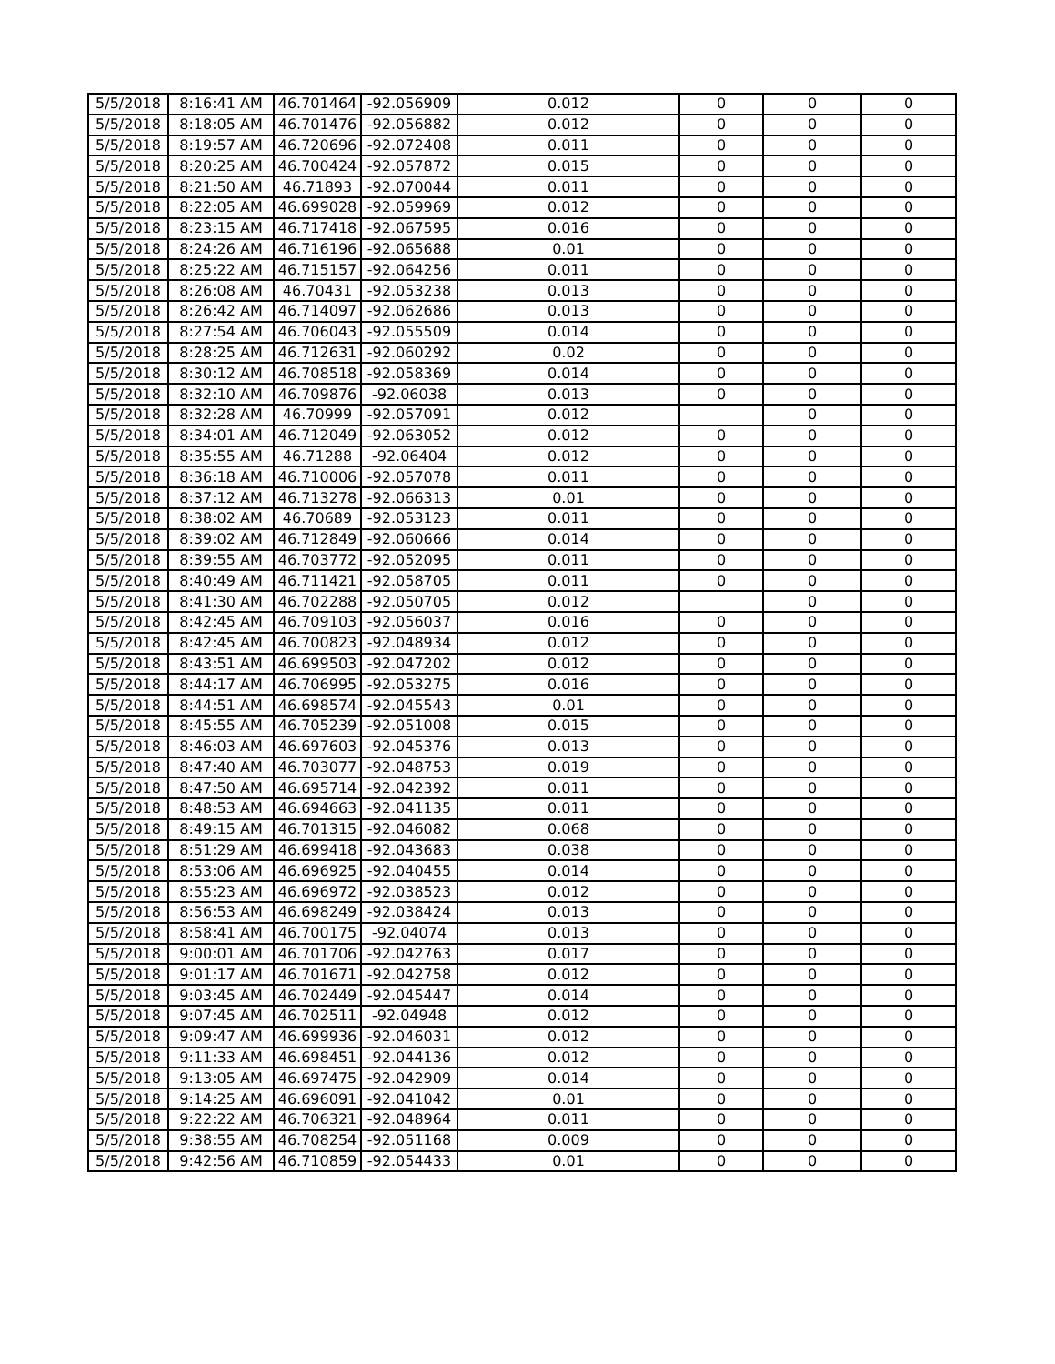| 5/5/2018 | 8:16:41 AM | 46.701464 | -92.056909 | 0.012 | 0 | 0 | 0 |
| 5/5/2018 | 8:18:05 AM | 46.701476 | -92.056882 | 0.012 | 0 | 0 | 0 |
| 5/5/2018 | 8:19:57 AM | 46.720696 | -92.072408 | 0.011 | 0 | 0 | 0 |
| 5/5/2018 | 8:20:25 AM | 46.700424 | -92.057872 | 0.015 | 0 | 0 | 0 |
| 5/5/2018 | 8:21:50 AM | 46.71893 | -92.070044 | 0.011 | 0 | 0 | 0 |
| 5/5/2018 | 8:22:05 AM | 46.699028 | -92.059969 | 0.012 | 0 | 0 | 0 |
| 5/5/2018 | 8:23:15 AM | 46.717418 | -92.067595 | 0.016 | 0 | 0 | 0 |
| 5/5/2018 | 8:24:26 AM | 46.716196 | -92.065688 | 0.01 | 0 | 0 | 0 |
| 5/5/2018 | 8:25:22 AM | 46.715157 | -92.064256 | 0.011 | 0 | 0 | 0 |
| 5/5/2018 | 8:26:08 AM | 46.70431 | -92.053238 | 0.013 | 0 | 0 | 0 |
| 5/5/2018 | 8:26:42 AM | 46.714097 | -92.062686 | 0.013 | 0 | 0 | 0 |
| 5/5/2018 | 8:27:54 AM | 46.706043 | -92.055509 | 0.014 | 0 | 0 | 0 |
| 5/5/2018 | 8:28:25 AM | 46.712631 | -92.060292 | 0.02 | 0 | 0 | 0 |
| 5/5/2018 | 8:30:12 AM | 46.708518 | -92.058369 | 0.014 | 0 | 0 | 0 |
| 5/5/2018 | 8:32:10 AM | 46.709876 | -92.06038 | 0.013 | 0 | 0 | 0 |
| 5/5/2018 | 8:32:28 AM | 46.70999 | -92.057091 | 0.012 | | 0 | 0 |
| 5/5/2018 | 8:34:01 AM | 46.712049 | -92.063052 | 0.012 | 0 | 0 | 0 |
| 5/5/2018 | 8:35:55 AM | 46.71288 | -92.06404 | 0.012 | 0 | 0 | 0 |
| 5/5/2018 | 8:36:18 AM | 46.710006 | -92.057078 | 0.011 | 0 | 0 | 0 |
| 5/5/2018 | 8:37:12 AM | 46.713278 | -92.066313 | 0.01 | 0 | 0 | 0 |
| 5/5/2018 | 8:38:02 AM | 46.70689 | -92.053123 | 0.011 | 0 | 0 | 0 |
| 5/5/2018 | 8:39:02 AM | 46.712849 | -92.060666 | 0.014 | 0 | 0 | 0 |
| 5/5/2018 | 8:39:55 AM | 46.703772 | -92.052095 | 0.011 | 0 | 0 | 0 |
| 5/5/2018 | 8:40:49 AM | 46.711421 | -92.058705 | 0.011 | 0 | 0 | 0 |
| 5/5/2018 | 8:41:30 AM | 46.702288 | -92.050705 | 0.012 | | 0 | 0 |
| 5/5/2018 | 8:42:45 AM | 46.709103 | -92.056037 | 0.016 | 0 | 0 | 0 |
| 5/5/2018 | 8:42:45 AM | 46.700823 | -92.048934 | 0.012 | 0 | 0 | 0 |
| 5/5/2018 | 8:43:51 AM | 46.699503 | -92.047202 | 0.012 | 0 | 0 | 0 |
| 5/5/2018 | 8:44:17 AM | 46.706995 | -92.053275 | 0.016 | 0 | 0 | 0 |
| 5/5/2018 | 8:44:51 AM | 46.698574 | -92.045543 | 0.01 | 0 | 0 | 0 |
| 5/5/2018 | 8:45:55 AM | 46.705239 | -92.051008 | 0.015 | 0 | 0 | 0 |
| 5/5/2018 | 8:46:03 AM | 46.697603 | -92.045376 | 0.013 | 0 | 0 | 0 |
| 5/5/2018 | 8:47:40 AM | 46.703077 | -92.048753 | 0.019 | 0 | 0 | 0 |
| 5/5/2018 | 8:47:50 AM | 46.695714 | -92.042392 | 0.011 | 0 | 0 | 0 |
| 5/5/2018 | 8:48:53 AM | 46.694663 | -92.041135 | 0.011 | 0 | 0 | 0 |
| 5/5/2018 | 8:49:15 AM | 46.701315 | -92.046082 | 0.068 | 0 | 0 | 0 |
| 5/5/2018 | 8:51:29 AM | 46.699418 | -92.043683 | 0.038 | 0 | 0 | 0 |
| 5/5/2018 | 8:53:06 AM | 46.696925 | -92.040455 | 0.014 | 0 | 0 | 0 |
| 5/5/2018 | 8:55:23 AM | 46.696972 | -92.038523 | 0.012 | 0 | 0 | 0 |
| 5/5/2018 | 8:56:53 AM | 46.698249 | -92.038424 | 0.013 | 0 | 0 | 0 |
| 5/5/2018 | 8:58:41 AM | 46.700175 | -92.04074 | 0.013 | 0 | 0 | 0 |
| 5/5/2018 | 9:00:01 AM | 46.701706 | -92.042763 | 0.017 | 0 | 0 | 0 |
| 5/5/2018 | 9:01:17 AM | 46.701671 | -92.042758 | 0.012 | 0 | 0 | 0 |
| 5/5/2018 | 9:03:45 AM | 46.702449 | -92.045447 | 0.014 | 0 | 0 | 0 |
| 5/5/2018 | 9:07:45 AM | 46.702511 | -92.04948 | 0.012 | 0 | 0 | 0 |
| 5/5/2018 | 9:09:47 AM | 46.699936 | -92.046031 | 0.012 | 0 | 0 | 0 |
| 5/5/2018 | 9:11:33 AM | 46.698451 | -92.044136 | 0.012 | 0 | 0 | 0 |
| 5/5/2018 | 9:13:05 AM | 46.697475 | -92.042909 | 0.014 | 0 | 0 | 0 |
| 5/5/2018 | 9:14:25 AM | 46.696091 | -92.041042 | 0.01 | 0 | 0 | 0 |
| 5/5/2018 | 9:22:22 AM | 46.706321 | -92.048964 | 0.011 | 0 | 0 | 0 |
| 5/5/2018 | 9:38:55 AM | 46.708254 | -92.051168 | 0.009 | 0 | 0 | 0 |
| 5/5/2018 | 9:42:56 AM | 46.710859 | -92.054433 | 0.01 | 0 | 0 | 0 |